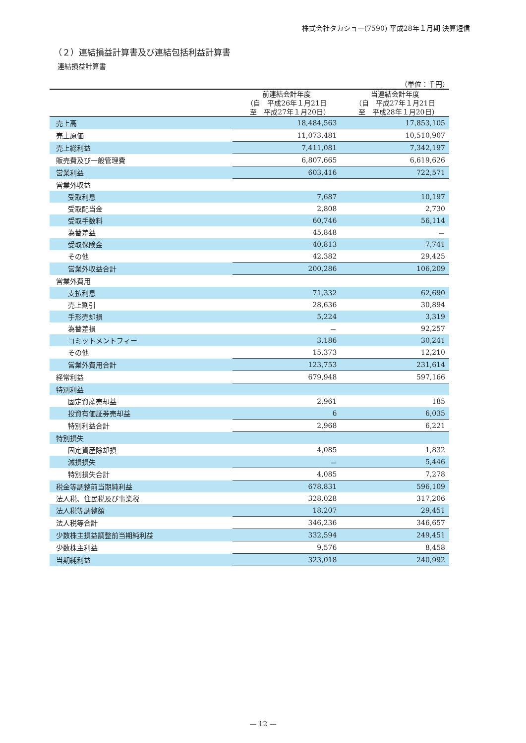株式会社タカショー(7590) 平成28年１月期 決算短信
（２）連結損益計算書及び連結包括利益計算書
連結損益計算書
（単位：千円）
| | 前連結会計年度 （自 平成26年１月21日 至 平成27年１月20日） | 当連結会計年度 （自 平成27年１月21日 至 平成28年１月20日） |
| --- | --- | --- |
| 売上高 | 18,484,563 | 17,853,105 |
| 売上原価 | 11,073,481 | 10,510,907 |
| 売上総利益 | 7,411,081 | 7,342,197 |
| 販売費及び一般管理費 | 6,807,665 | 6,619,626 |
| 営業利益 | 603,416 | 722,571 |
| 営業外収益 | | |
| 受取利息 | 7,687 | 10,197 |
| 受取配当金 | 2,808 | 2,730 |
| 受取手数料 | 60,746 | 56,114 |
| 為替差益 | 45,848 | － |
| 受取保険金 | 40,813 | 7,741 |
| その他 | 42,382 | 29,425 |
| 営業外収益合計 | 200,286 | 106,209 |
| 営業外費用 | | |
| 支払利息 | 71,332 | 62,690 |
| 売上割引 | 28,636 | 30,894 |
| 手形売却損 | 5,224 | 3,319 |
| 為替差損 | － | 92,257 |
| コミットメントフィー | 3,186 | 30,241 |
| その他 | 15,373 | 12,210 |
| 営業外費用合計 | 123,753 | 231,614 |
| 経常利益 | 679,948 | 597,166 |
| 特別利益 | | |
| 固定資産売却益 | 2,961 | 185 |
| 投資有価証券売却益 | 6 | 6,035 |
| 特別利益合計 | 2,968 | 6,221 |
| 特別損失 | | |
| 固定資産除却損 | 4,085 | 1,832 |
| 減損損失 | － | 5,446 |
| 特別損失合計 | 4,085 | 7,278 |
| 税金等調整前当期純利益 | 678,831 | 596,109 |
| 法人税、住民税及び事業税 | 328,028 | 317,206 |
| 法人税等調整額 | 18,207 | 29,451 |
| 法人税等合計 | 346,236 | 346,657 |
| 少数株主損益調整前当期純利益 | 332,594 | 249,451 |
| 少数株主利益 | 9,576 | 8,458 |
| 当期純利益 | 323,018 | 240,992 |
— 12 —